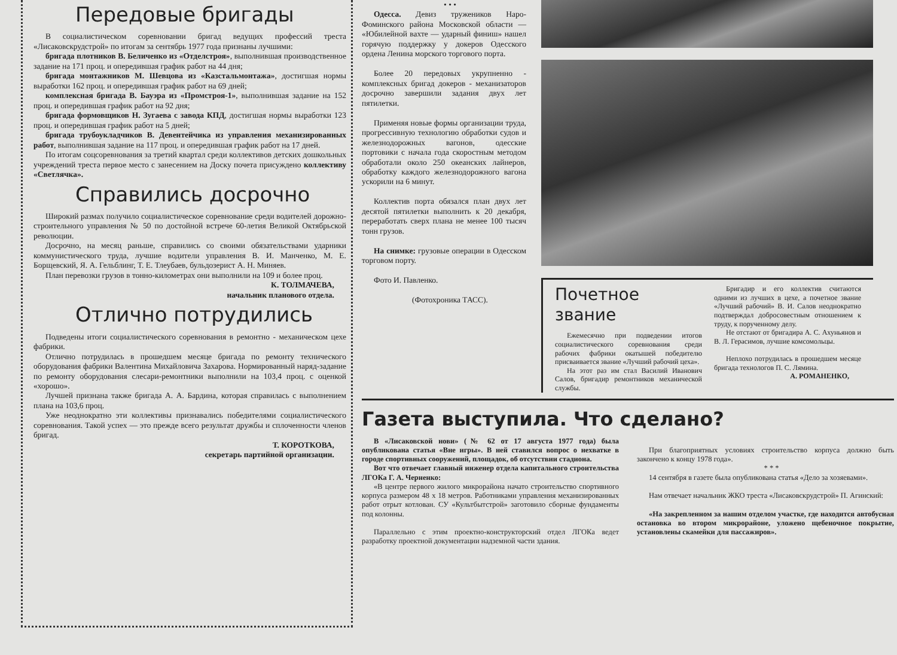Передовые бригады
В социалистическом соревновании бригад ведущих профессий треста «Лисаковскрудстрой» по итогам за сентябрь 1977 года признаны лучшими:
бригада плотников В. Беличенко из «Отделстроя», выполнившая производственное задание на 171 проц. и опередившая график работ на 44 дня;
бригада монтажников М. Шевцова из «Казстальмонтажа», достигшая нормы выработки 162 проц. и опередившая график работ на 69 дней;
комплексная бригада В. Бауэра из «Промстроя-1», выполнившая задание на 152 проц. и опередившая график работ на 92 дня;
бригада формовщиков Н. Зугаева с завода КПД, достигшая нормы выработки 123 проц. и опередившая график работ на 5 дней;
бригада трубоукладчиков В. Девентейчика из управления механизированных работ, выполнившая задание на 117 проц. и опередившая график работ на 17 дней.
По итогам соцсоревнования за третий квартал среди коллективов детских дошкольных учреждений треста первое место с занесением на Доску почета присуждено коллективу «Светлячка».
Справились досрочно
Широкий размах получило социалистическое соревнование среди водителей дорожно-строительного управления № 50 по достойной встрече 60-летия Великой Октябрьской революции.
Досрочно, на месяц раньше, справились со своими обязательствами ударники коммунистического труда, лучшие водители управления В. И. Манченко, М. Е. Борщевский, Я. А. Гельблинг, Т. Е. Тлеубаев, бульдозерист А. Н. Миняев.
План перевозки грузов в тонно-километрах они выполнили на 109 и более проц.
К. ТОЛМАЧЕВА,
начальник планового отдела.
Отлично потрудились
Подведены итоги социалистического соревнования в ремонтно - механическом цехе фабрики.
Отлично потрудилась в прошедшем месяце бригада по ремонту технического оборудования фабрики Валентина Михайловича Захарова. Нормированный наряд-задание по ремонту оборудования слесари-ремонтники выполнили на 103,4 проц. с оценкой «хорошо».
Лучшей признана также бригада А. А. Бардина, которая справилась с выполнением плана на 103,6 проц.
Уже неоднократно эти коллективы признавались победителями социалистического соревнования. Такой успех — это прежде всего результат дружбы и сплоченности членов бригад.
Т. КОРОТКОВА,
секретарь партийной организации.
• • •
Одесса. Девиз тружеников Наро-Фоминского района Московской области — «Юбилейной вахте — ударный финиш» нашел горячую поддержку у докеров Одесского ордена Ленина морского торгового порта.
Более 20 передовых укрупненно - комплексных бригад докеров - механизаторов досрочно завершили задания двух лет пятилетки.
Применяя новые формы организации труда, прогрессивную технологию обработки судов и железнодорожных вагонов, одесские портовики с начала года скоростным методом обработали около 250 океанских лайнеров, обработку каждого железнодорожного вагона ускорили на 6 минут.
Коллектив порта обязался план двух лет десятой пятилетки выполнить к 20 декабря, переработать сверх плана не менее 100 тысяч тонн грузов.
На снимке: грузовые операции в Одесском торговом порту.
Фото И. Павленко.
(Фотохроника ТАСС).
Почетное звание
Ежемесячно при подведении итогов социалистического соревнования среди рабочих фабрики окатышей победителю присваивается звание «Лучший рабочий цеха».
На этот раз им стал Василий Иванович Салов, бригадир ремонтников механической службы.
Бригадир и его коллектив считаются одними из лучших в цехе, а почетное звание «Лучший рабочий» В. И. Салов неоднократно подтверждал добросовестным отношением к труду, к порученному делу.
Не отстают от бригадира А. С. Ахуньянов и В. Л. Герасимов, лучшие комсомольцы.
Неплохо потрудилась в прошедшем месяце бригада технологов П. С. Лямина.
А. РОМАНЕНКО,
Газета выступила. Что сделано?
В «Лисаковской нови» (№ 62 от 17 августа 1977 года) была опубликована статья «Вне игры». В ней ставился вопрос о нехватке в городе спортивных сооружений, площадок, об отсутствии стадиона.
Вот что отвечает главный инженер отдела капитального строительства ЛГОКа Г. А. Черненко:
«В центре первого жилого микрорайона начато строительство спортивного корпуса размером 48 x 18 метров. Работниками управления механизированных работ отрыт котлован. СУ «Культбытстрой» заготовило сборные фундаменты под колонны.
Параллельно с этим проектно-конструкторский отдел ЛГОКа ведет разработку проектной документации надземной части здания.
При благоприятных условиях строительство корпуса должно быть закончено к концу 1978 года».
* * *
14 сентября в газете была опубликована статья «Дело за хозяевами».
Нам отвечает начальник ЖКО треста «Лисаковскрудстрой» П. Агинский:
«На закрепленном за нашим отделом участке, где находится автобусная остановка во втором микрорайоне, уложено щебеночное покрытие, установлены скамейки для пассажиров».